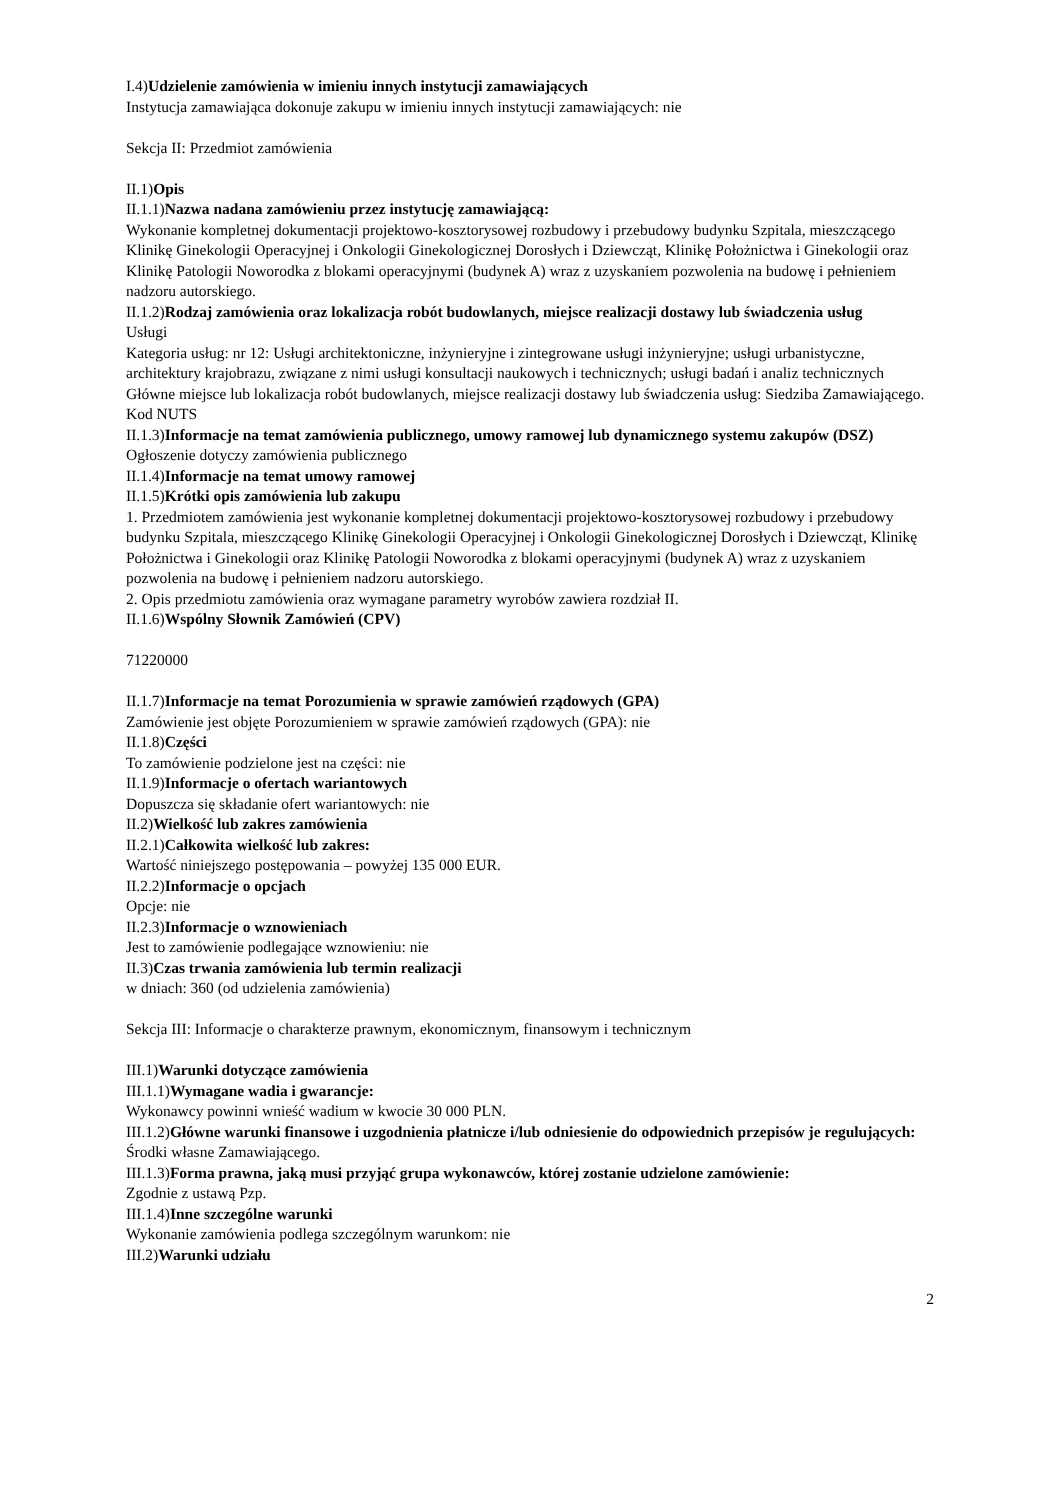I.4)Udzielenie zamówienia w imieniu innych instytucji zamawiających
Instytucja zamawiająca dokonuje zakupu w imieniu innych instytucji zamawiających: nie
Sekcja II: Przedmiot zamówienia
II.1)Opis
II.1.1)Nazwa nadana zamówieniu przez instytucję zamawiającą:
Wykonanie kompletnej dokumentacji projektowo-kosztorysowej rozbudowy i przebudowy budynku Szpitala, mieszczącego Klinikę Ginekologii Operacyjnej i Onkologii Ginekologicznej Dorosłych i Dziewcząt, Klinikę Położnictwa i Ginekologii oraz Klinikę Patologii Noworodka z blokami operacyjnymi (budynek A) wraz z uzyskaniem pozwolenia na budowę i pełnieniem nadzoru autorskiego.
II.1.2)Rodzaj zamówienia oraz lokalizacja robót budowlanych, miejsce realizacji dostawy lub świadczenia usług
Usługi
Kategoria usług: nr 12: Usługi architektoniczne, inżynieryjne i zintegrowane usługi inżynieryjne; usługi urbanistyczne, architektury krajobrazu, związane z nimi usługi konsultacji naukowych i technicznych; usługi badań i analiz technicznych
Główne miejsce lub lokalizacja robót budowlanych, miejsce realizacji dostawy lub świadczenia usług: Siedziba Zamawiającego.
Kod NUTS
II.1.3)Informacje na temat zamówienia publicznego, umowy ramowej lub dynamicznego systemu zakupów (DSZ)
Ogłoszenie dotyczy zamówienia publicznego
II.1.4)Informacje na temat umowy ramowej
II.1.5)Krótki opis zamówienia lub zakupu
1. Przedmiotem zamówienia jest wykonanie kompletnej dokumentacji projektowo-kosztorysowej rozbudowy i przebudowy budynku Szpitala, mieszczącego Klinikę Ginekologii Operacyjnej i Onkologii Ginekologicznej Dorosłych i Dziewcząt, Klinikę Położnictwa i Ginekologii oraz Klinikę Patologii Noworodka z blokami operacyjnymi (budynek A) wraz z uzyskaniem pozwolenia na budowę i pełnieniem nadzoru autorskiego.
2. Opis przedmiotu zamówienia oraz wymagane parametry wyrobów zawiera rozdział II.
II.1.6)Wspólny Słownik Zamówień (CPV)
71220000
II.1.7)Informacje na temat Porozumienia w sprawie zamówień rządowych (GPA)
Zamówienie jest objęte Porozumieniem w sprawie zamówień rządowych (GPA): nie
II.1.8)Części
To zamówienie podzielone jest na części: nie
II.1.9)Informacje o ofertach wariantowych
Dopuszcza się składanie ofert wariantowych: nie
II.2)Wielkość lub zakres zamówienia
II.2.1)Całkowita wielkość lub zakres:
Wartość niniejszego postępowania – powyżej 135 000 EUR.
II.2.2)Informacje o opcjach
Opcje: nie
II.2.3)Informacje o wznowieniach
Jest to zamówienie podlegające wznowieniu: nie
II.3)Czas trwania zamówienia lub termin realizacji
w dniach: 360 (od udzielenia zamówienia)
Sekcja III: Informacje o charakterze prawnym, ekonomicznym, finansowym i technicznym
III.1)Warunki dotyczące zamówienia
III.1.1)Wymagane wadia i gwarancje:
Wykonawcy powinni wnieść wadium w kwocie 30 000 PLN.
III.1.2)Główne warunki finansowe i uzgodnienia płatnicze i/lub odniesienie do odpowiednich przepisów je regulujących:
Środki własne Zamawiającego.
III.1.3)Forma prawna, jaką musi przyjąć grupa wykonawców, której zostanie udzielone zamówienie:
Zgodnie z ustawą Pzp.
III.1.4)Inne szczególne warunki
Wykonanie zamówienia podlega szczególnym warunkom: nie
III.2)Warunki udziału
2